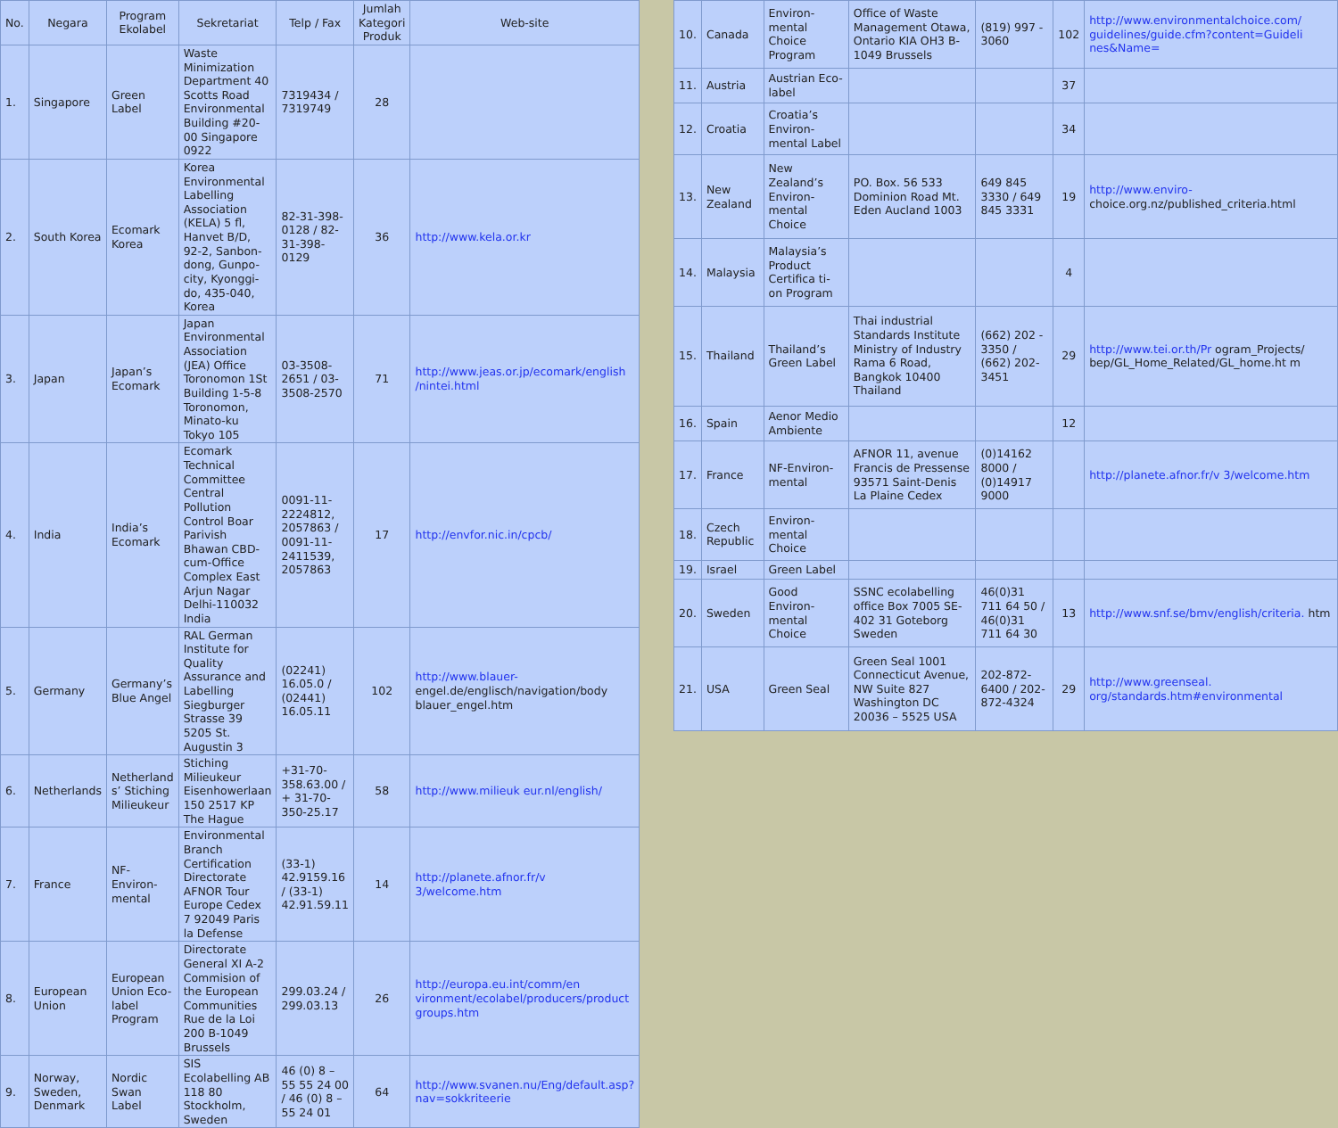| No. | Negara | Program Ekolabel | Sekretariat | Telp / Fax | Jumlah Kategori Produk | Web-site |
| --- | --- | --- | --- | --- | --- | --- |
| 1. | Singapore | Green Label | Waste Minimization Department 40 Scotts Road Environmental Building #20-00 Singapore 0922 | 7319434 / 7319749 | 28 | |
| 2. | South Korea | Ecomark Korea | Korea Environmental Labelling Association (KELA) 5 fl, Hanvet B/D, 92-2, Sanbon-dong, Gunpo-city, Kyonggi-do, 435-040, Korea | 82-31-398-0128 / 82-31-398-0129 | 36 | http://www.kela.or.kr |
| 3. | Japan | Japan’s Ecomark | Japan Environmental Association (JEA) Office Toronomon 1St Building 1-5-8 Toronomon, Minato-ku Tokyo 105 | 03-3508-2651 / 03-3508-2570 | 71 | http://www.jeas.or.jp/ecomark/english /nintei.html |
| 4. | India | India’s Ecomark | Ecomark Technical Committee Central Pollution Control Boar Parivish Bhawan CBD-cum-Office Complex East Arjun Nagar Delhi-110032 India | 0091-11-2224812, 2057863 / 0091-11-2411539, 2057863 | 17 | http://envfor.nic.in/cpcb/ |
| 5. | Germany | Germany’s Blue Angel | RAL German Institute for Quality Assurance and Labelling Siegburger Strasse 39 5205 St. Augustin 3 | (02241) 16.05.0 / (02441) 16.05.11 | 102 | http://www.blauer- engel.de/englisch/navigation/body blauer_engel.htm |
| 6. | Netherlands | Netherland s’ Stiching Milieukeur | Stiching Milieukeur Eisenhowerlaan 150 2517 KP The Hague | +31-70-358.63.00 / + 31-70-350-25.17 | 58 | http://www.milieuk eur.nl/english/ |
| 7. | France | NF-Environ-mental | Environmental Branch Certification Directorate AFNOR Tour Europe Cedex 7 92049 Paris la Defense | (33-1) 42.9159.16 / (33-1) 42.91.59.11 | 14 | http://planete.afnor.fr/v 3/welcome.htm |
| 8. | European Union | European Union Eco- label Program | Directorate General XI A-2 Commision of the European Communities Rue de la Loi 200 B-1049 Brussels | 299.03.24 / 299.03.13 | 26 | http://europa.eu.int/comm/en vironment/ecolabel/producers/product groups.htm |
| 9. | Norway, Sweden, Denmark | Nordic Swan Label | SIS Ecolabelling AB 118 80 Stockholm, Sweden | 46 (0) 8 – 55 55 24 00 / 46 (0) 8 – 55 24 01 | 64 | http://www.svanen.nu/Eng/default.asp?nav=sokkriteerie |
| 10. | Canada | Environ-mental Choice Program | Office of Waste Management Otawa, Ontario KIA OH3 B-1049 Brussels | (819) 997 - 3060 | 102 | http://www.environmentalchoice.com/ guidelines/guide.cfm?content=Guideli nes&Name= |
| 11. | Austria | Austrian Eco-label | | | 37 | |
| 12. | Croatia | Croatia’s Environ-mental Label | | | 34 | |
| 13. | New Zealand | New Zealand’s Environ-mental Choice | PO. Box. 56 533 Dominion Road Mt. Eden Aucland 1003 | 649 845 3330 / 649 845 3331 | 19 | http://www.enviro- choice.org.nz/published_criteria.html |
| 14. | Malaysia | Malaysia’s Product Certifica ti-on Program | | | 4 | |
| 15. | Thailand | Thailand’s Green Label | Thai industrial Standards Institute Ministry of Industry Rama 6 Road, Bangkok 10400 Thailand | (662) 202 - 3350 / (662) 202-3451 | 29 | http://www.tei.or.th/Pr ogram_Projects/ bep/GL_Home_Related/GL_home.ht m |
| 16. | Spain | Aenor Medio Ambiente | | | 12 | |
| 17. | France | NF-Environ-mental | AFNOR 11, avenue Francis de Pressense 93571 Saint-Denis La Plaine Cedex | (0)14162 8000 / (0)14917 9000 | | http://planete.afnor.fr/v 3/welcome.htm |
| 18. | Czech Republic | Environ-mental Choice | | | | |
| 19. | Israel | Green Label | | | | |
| 20. | Sweden | Good Environ-mental Choice | SSNC ecolabelling office Box 7005 SE-402 31 Goteborg Sweden | 46(0)31 711 64 50 / 46(0)31 711 64 30 | 13 | http://www.snf.se/bmv/english/criteria. htm |
| 21. | USA | Green Seal | Green Seal 1001 Connecticut Avenue, NW Suite 827 Washington DC 20036 – 5525 USA | 202-872-6400 / 202-872-4324 | 29 | http://www.greenseal. org/standards.htm#environmental |